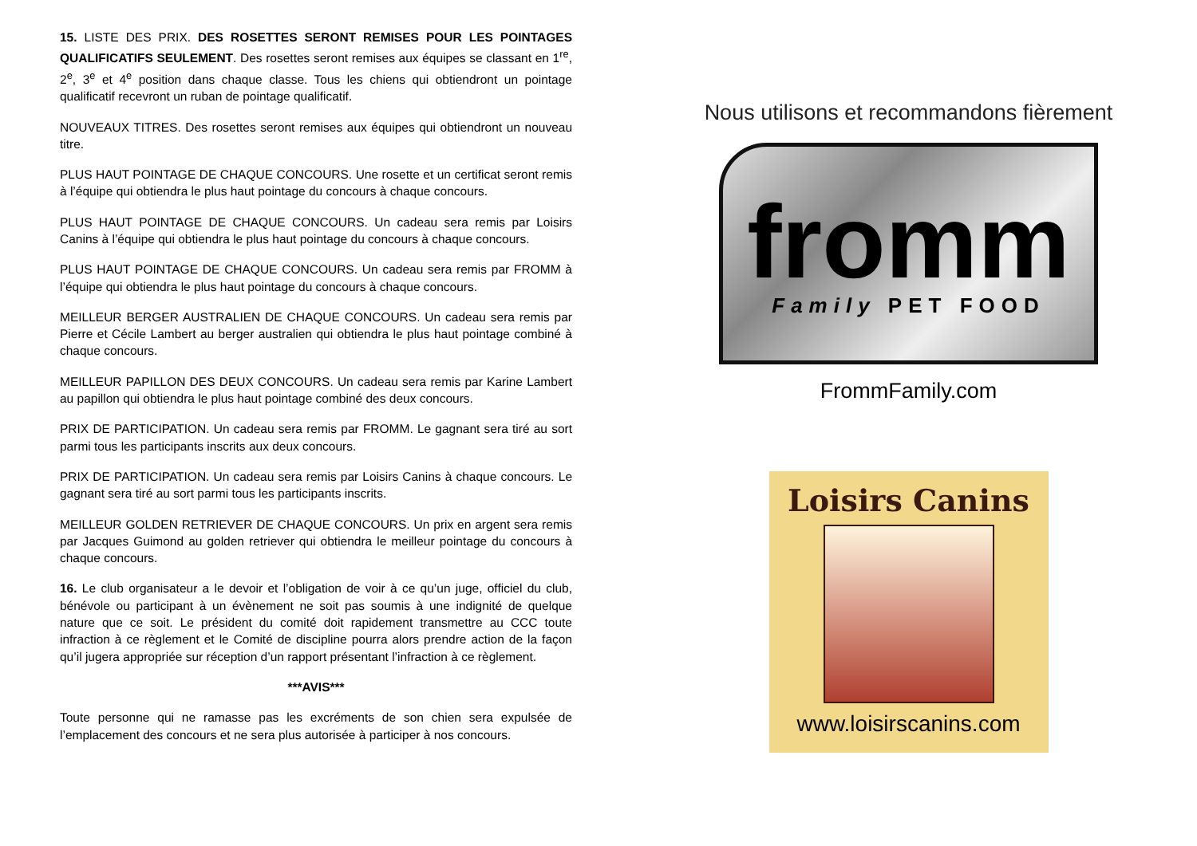15. LISTE DES PRIX. DES ROSETTES SERONT REMISES POUR LES POINTAGES QUALIFICATIFS SEULEMENT. Des rosettes seront remises aux équipes se classant en 1<sup>re</sup>, 2<sup>e</sup>, 3<sup>e</sup> et 4<sup>e</sup> position dans chaque classe. Tous les chiens qui obtiendront un pointage qualificatif recevront un ruban de pointage qualificatif.
NOUVEAUX TITRES. Des rosettes seront remises aux équipes qui obtiendront un nouveau titre.
PLUS HAUT POINTAGE DE CHAQUE CONCOURS. Une rosette et un certificat seront remis à l’équipe qui obtiendra le plus haut pointage du concours à chaque concours.
PLUS HAUT POINTAGE DE CHAQUE CONCOURS. Un cadeau sera remis par Loisirs Canins à l’équipe qui obtiendra le plus haut pointage du concours à chaque concours.
PLUS HAUT POINTAGE DE CHAQUE CONCOURS. Un cadeau sera remis par FROMM à l’équipe qui obtiendra le plus haut pointage du concours à chaque concours.
MEILLEUR BERGER AUSTRALIEN DE CHAQUE CONCOURS. Un cadeau sera remis par Pierre et Cécile Lambert au berger australien qui obtiendra le plus haut pointage combiné à chaque concours.
MEILLEUR PAPILLON DES DEUX CONCOURS. Un cadeau sera remis par Karine Lambert au papillon qui obtiendra le plus haut pointage combiné des deux concours.
PRIX DE PARTICIPATION. Un cadeau sera remis par FROMM. Le gagnant sera tiré au sort parmi tous les participants inscrits aux deux concours.
PRIX DE PARTICIPATION. Un cadeau sera remis par Loisirs Canins à chaque concours. Le gagnant sera tiré au sort parmi tous les participants inscrits.
MEILLEUR GOLDEN RETRIEVER DE CHAQUE CONCOURS. Un prix en argent sera remis par Jacques Guimond au golden retriever qui obtiendra le meilleur pointage du concours à chaque concours.
16. Le club organisateur a le devoir et l’obligation de voir à ce qu’un juge, officiel du club, bénévole ou participant à un évènement ne soit pas soumis à une indignité de quelque nature que ce soit. Le président du comité doit rapidement transmettre au CCC toute infraction à ce règlement et le Comité de discipline pourra alors prendre action de la façon qu’il jugera appropriée sur réception d’un rapport présentant l’infraction à ce règlement.
***AVIS***
Toute personne qui ne ramasse pas les excréments de son chien sera expulsée de l’emplacement des concours et ne sera plus autorisée à participer à nos concours.
Nous utilisons et recommandons fièrement
fromm
Family PET FOOD
FrommFamily.com
Loisirs Canins
www.loisirscanins.com